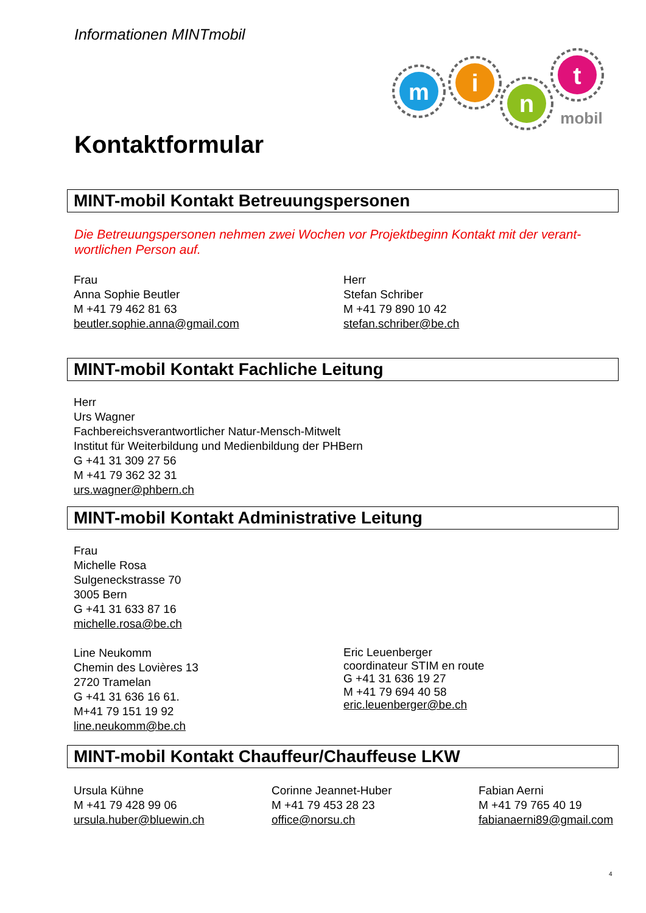Informationen MINTmobil
m
i
n
t
mobil
Kontaktformular
MINT-mobil Kontakt Betreuungspersonen
Die Betreuungspersonen nehmen zwei Wochen vor Projektbeginn Kontakt mit der verant-wortlichen Person auf.
Frau
Anna Sophie Beutler
M +41 79 462 81 63
beutler.sophie.anna@gmail.com
Herr
Stefan Schriber
M +41 79 890 10 42
stefan.schriber@be.ch
MINT-mobil Kontakt Fachliche Leitung
Herr
Urs Wagner
Fachbereichsverantwortlicher Natur-Mensch-Mitwelt
Institut für Weiterbildung und Medienbildung der PHBern
G +41 31 309 27 56
M +41 79 362 32 31
urs.wagner@phbern.ch
MINT-mobil Kontakt Administrative Leitung
Frau
Michelle Rosa
Sulgeneckstrasse 70
3005 Bern
G +41 31 633 87 16
michelle.rosa@be.ch
Line Neukomm
Chemin des Lovières 13
2720 Tramelan
G +41 31 636 16 61.
M+41 79 151 19 92
line.neukomm@be.ch
Eric Leuenberger
coordinateur STIM en route
G +41 31 636 19 27
M +41 79 694 40 58
eric.leuenberger@be.ch
MINT-mobil Kontakt Chauffeur/Chauffeuse LKW
Ursula Kühne
M +41 79 428 99 06
ursula.huber@bluewin.ch
Corinne Jeannet-Huber
M +41 79 453 28 23
office@norsu.ch
Fabian Aerni
M +41 79 765 40 19
fabianaerni89@gmail.com
4